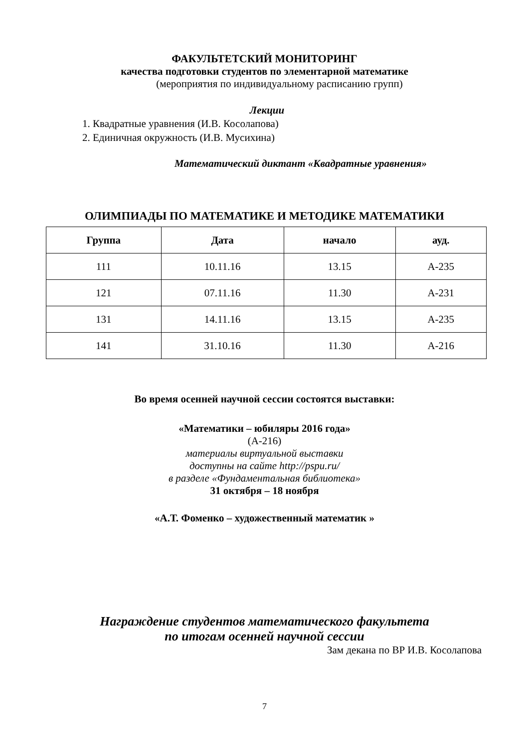ФАКУЛЬТЕТСКИЙ МОНИТОРИНГ
качества подготовки студентов по элементарной математике
(мероприятия по индивидуальному расписанию групп)
Лекции
1. Квадратные уравнения (И.В. Косолапова)
2. Единичная окружность (И.В. Мусихина)
Математический диктант «Квадратные уравнения»
ОЛИМПИАДЫ ПО МАТЕМАТИКЕ И МЕТОДИКЕ МАТЕМАТИКИ
| Группа | Дата | начало | ауд. |
| --- | --- | --- | --- |
| 111 | 10.11.16 | 13.15 | А-235 |
| 121 | 07.11.16 | 11.30 | А-231 |
| 131 | 14.11.16 | 13.15 | А-235 |
| 141 | 31.10.16 | 11.30 | А-216 |
Во время осенней научной сессии состоятся выставки:
«Математики – юбиляры 2016 года»
(А-216)
материалы виртуальной выставки
доступны на сайте http://pspu.ru/
в разделе «Фундаментальная библиотека»
31 октября – 18 ноября
«А.Т. Фоменко – художественный математик »
Награждение студентов математического факультета
по итогам осенней научной сессии
Зам декана по ВР И.В. Косолапова
7